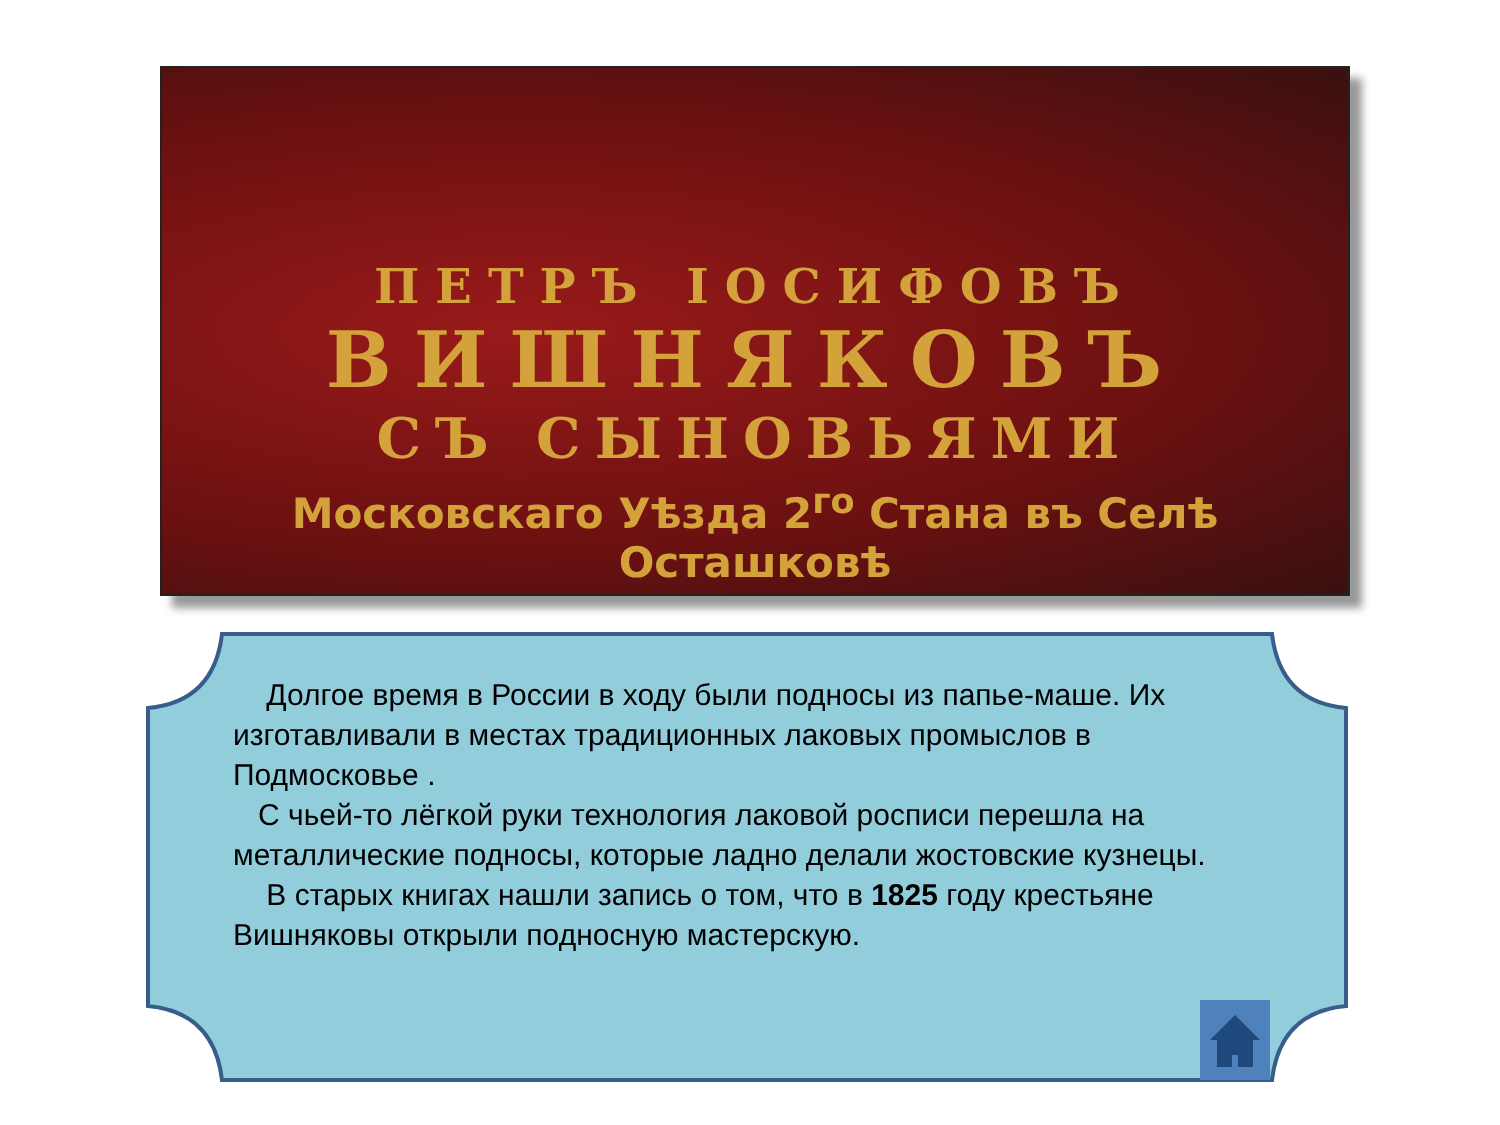ПЕТРЪ ІОСИФОВЪ
ВИШНЯКОВЪ
СЪ СЫНОВЬЯМИ
Московскаго Уѣзда 2<sup>го</sup> Стана въ Селѣ Осташковѣ
Долгое время в России в ходу были подносы из папье-маше. Их изготавливали в местах традиционных лаковых промыслов в Подмосковье .
С чьей-то лёгкой руки технология лаковой росписи перешла на металлические подносы, которые ладно делали жостовские кузнецы.
В старых книгах нашли запись о том, что в 1825 году крестьяне Вишняковы открыли подносную мастерскую.